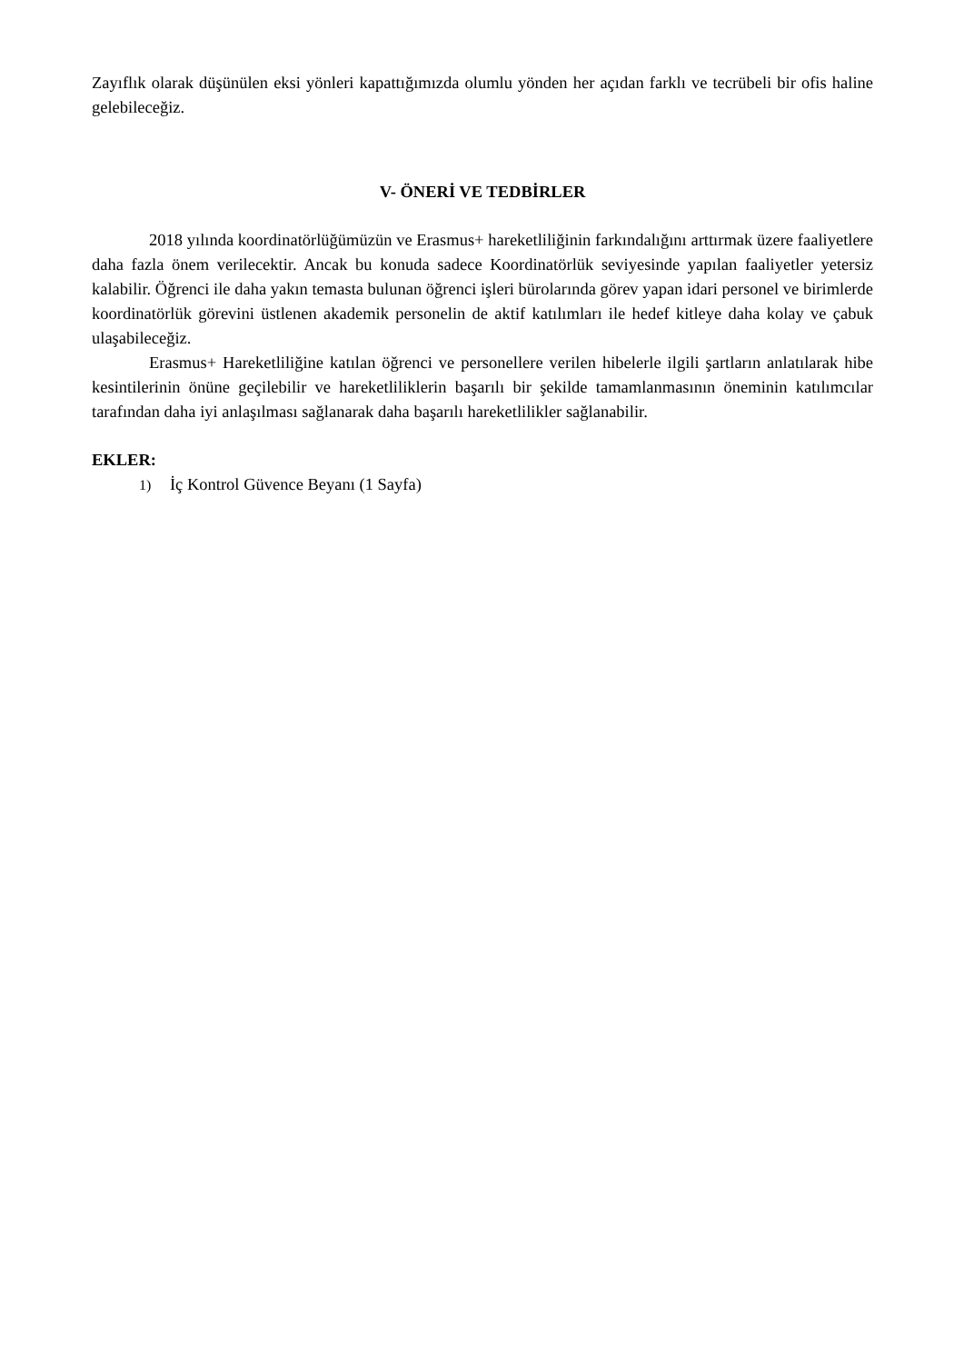Zayıflık olarak düşünülen eksi yönleri kapattığımızda olumlu yönden her açıdan farklı ve tecrübeli bir ofis haline gelebileceğiz.
V- ÖNERİ VE TEDBİRLER
2018 yılında koordinatörlüğümüzün ve Erasmus+ hareketliliğinin farkındalığını arttırmak üzere faaliyetlere daha fazla önem verilecektir. Ancak bu konuda sadece Koordinatörlük seviyesinde yapılan faaliyetler yetersiz kalabilir. Öğrenci ile daha yakın temasta bulunan öğrenci işleri bürolarında görev yapan idari personel ve birimlerde koordinatörlük görevini üstlenen akademik personelin de aktif katılımları ile hedef kitleye daha kolay ve çabuk ulaşabileceğiz.
Erasmus+ Hareketliliğine katılan öğrenci ve personellere verilen hibelerle ilgili şartların anlatılarak hibe kesintilerinin önüne geçilebilir ve hareketliliklerin başarılı bir şekilde tamamlanmasının öneminin katılımcılar tarafından daha iyi anlaşılması sağlanarak daha başarılı hareketlilikler sağlanabilir.
EKLER:
1) İç Kontrol Güvence Beyanı (1 Sayfa)